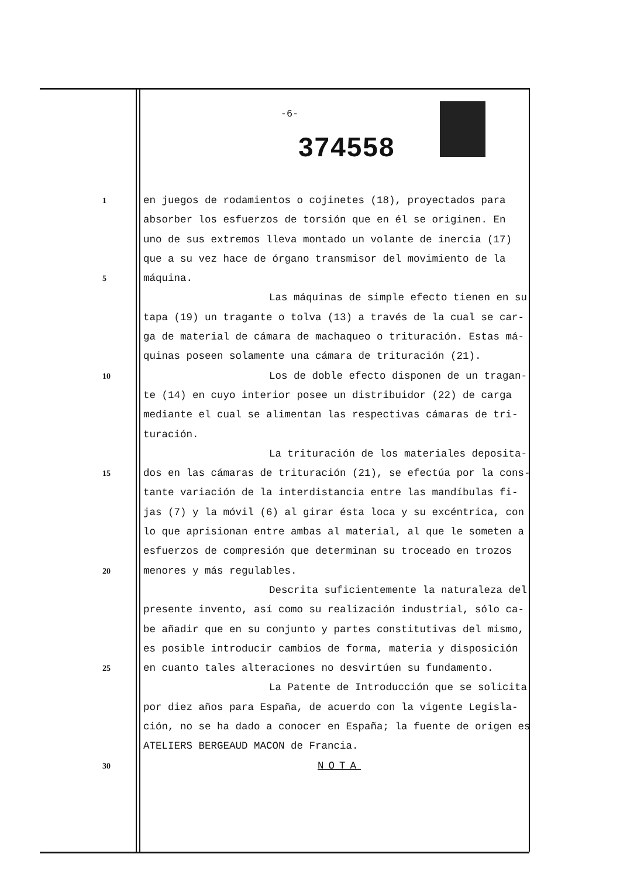-6-
374558
1
en juegos de rodamientos o cojinetes (18), proyectados para
absorber los esfuerzos de torsión que en él se originen. En
uno de sus extremos lleva montado un volante de inercia (17)
que a su vez hace de órgano transmisor del movimiento de la
5
máquina.
Las máquinas de simple efecto tienen en su
tapa (19) un tragante o tolva (13) a través de la cual se car-
ga de material de cámara de machaqueo o trituración. Estas má-
quinas poseen solamente una cámara de trituración (21).
10
Los de doble efecto disponen de un tragan-
te (14) en cuyo interior posee un distribuidor (22) de carga
mediante el cual se alimentan las respectivas cámaras de tri-
turación.
La trituración de los materiales deposita-
15
dos en las cámaras de trituración (21), se efectúa por la cons-
tante variación de la interdistancia entre las mandíbulas fi-
jas (7) y la móvil (6) al girar ésta loca y su excéntrica, con
lo que aprisionan entre ambas al material, al que le someten a
esfuerzos de compresión que determinan su troceado en trozos
20
menores y más regulables.
Descrita suficientemente la naturaleza del
presente invento, así como su realización industrial, sólo ca-
be añadir que en su conjunto y partes constitutivas del mismo,
es posible introducir cambios de forma, materia y disposición
25
en cuanto tales alteraciones no desvirtúen su fundamento.
La Patente de Introducción que se solicita
por diez años para España, de acuerdo con la vigente Legisla-
ción, no se ha dado a conocer en España; la fuente de origen es
ATELIERS BERGEAUD MACON de Francia.
30
NOTA